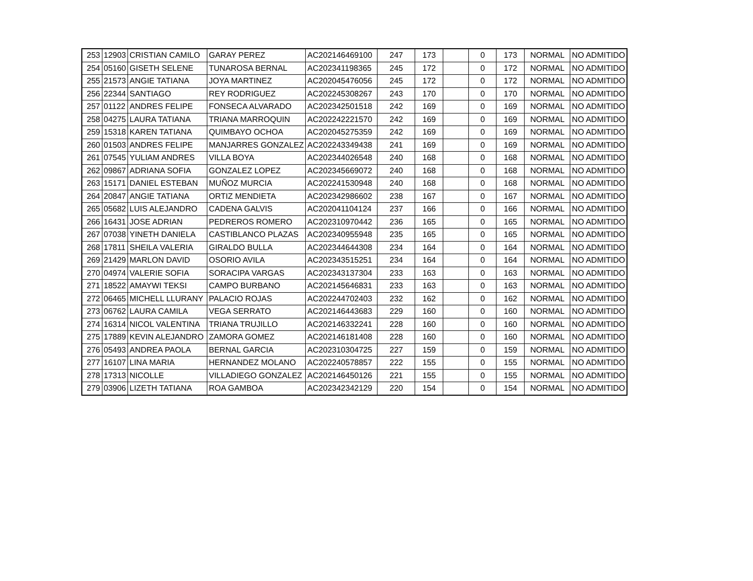| 253 | 12903 | CRISTIAN CAMILO | GARAY PEREZ | AC202146469100 | 247 | 173 | | 0 | 173 | NORMAL | NO ADMITIDO |
| 254 | 05160 | GISETH SELENE | TUNAROSA BERNAL | AC202341198365 | 245 | 172 | | 0 | 172 | NORMAL | NO ADMITIDO |
| 255 | 21573 | ANGIE TATIANA | JOYA MARTINEZ | AC202045476056 | 245 | 172 | | 0 | 172 | NORMAL | NO ADMITIDO |
| 256 | 22344 | SANTIAGO | REY RODRIGUEZ | AC202245308267 | 243 | 170 | | 0 | 170 | NORMAL | NO ADMITIDO |
| 257 | 01122 | ANDRES FELIPE | FONSECA ALVARADO | AC202342501518 | 242 | 169 | | 0 | 169 | NORMAL | NO ADMITIDO |
| 258 | 04275 | LAURA TATIANA | TRIANA MARROQUIN | AC202242221570 | 242 | 169 | | 0 | 169 | NORMAL | NO ADMITIDO |
| 259 | 15318 | KAREN TATIANA | QUIMBAYO OCHOA | AC202045275359 | 242 | 169 | | 0 | 169 | NORMAL | NO ADMITIDO |
| 260 | 01503 | ANDRES FELIPE | MANJARRES GONZALEZ | AC202243349438 | 241 | 169 | | 0 | 169 | NORMAL | NO ADMITIDO |
| 261 | 07545 | YULIAM ANDRES | VILLA BOYA | AC202344026548 | 240 | 168 | | 0 | 168 | NORMAL | NO ADMITIDO |
| 262 | 09867 | ADRIANA SOFIA | GONZALEZ LOPEZ | AC202345669072 | 240 | 168 | | 0 | 168 | NORMAL | NO ADMITIDO |
| 263 | 15171 | DANIEL ESTEBAN | MUÑOZ MURCIA | AC202241530948 | 240 | 168 | | 0 | 168 | NORMAL | NO ADMITIDO |
| 264 | 20847 | ANGIE TATIANA | ORTIZ MENDIETA | AC202342986602 | 238 | 167 | | 0 | 167 | NORMAL | NO ADMITIDO |
| 265 | 05682 | LUIS ALEJANDRO | CADENA GALVIS | AC202041104124 | 237 | 166 | | 0 | 166 | NORMAL | NO ADMITIDO |
| 266 | 16431 | JOSE ADRIAN | PEDREROS ROMERO | AC202310970442 | 236 | 165 | | 0 | 165 | NORMAL | NO ADMITIDO |
| 267 | 07038 | YINETH DANIELA | CASTIBLANCO PLAZAS | AC202340955948 | 235 | 165 | | 0 | 165 | NORMAL | NO ADMITIDO |
| 268 | 17811 | SHEILA VALERIA | GIRALDO BULLA | AC202344644308 | 234 | 164 | | 0 | 164 | NORMAL | NO ADMITIDO |
| 269 | 21429 | MARLON DAVID | OSORIO AVILA | AC202343515251 | 234 | 164 | | 0 | 164 | NORMAL | NO ADMITIDO |
| 270 | 04974 | VALERIE SOFIA | SORACIPA VARGAS | AC202343137304 | 233 | 163 | | 0 | 163 | NORMAL | NO ADMITIDO |
| 271 | 18522 | AMAYWI TEKSI | CAMPO BURBANO | AC202145646831 | 233 | 163 | | 0 | 163 | NORMAL | NO ADMITIDO |
| 272 | 06465 | MICHELL LLURANY | PALACIO ROJAS | AC202244702403 | 232 | 162 | | 0 | 162 | NORMAL | NO ADMITIDO |
| 273 | 06762 | LAURA CAMILA | VEGA SERRATO | AC202146443683 | 229 | 160 | | 0 | 160 | NORMAL | NO ADMITIDO |
| 274 | 16314 | NICOL VALENTINA | TRIANA TRUJILLO | AC202146332241 | 228 | 160 | | 0 | 160 | NORMAL | NO ADMITIDO |
| 275 | 17889 | KEVIN ALEJANDRO | ZAMORA GOMEZ | AC202146181408 | 228 | 160 | | 0 | 160 | NORMAL | NO ADMITIDO |
| 276 | 05493 | ANDREA PAOLA | BERNAL GARCIA | AC202310304725 | 227 | 159 | | 0 | 159 | NORMAL | NO ADMITIDO |
| 277 | 16107 | LINA MARIA | HERNANDEZ MOLANO | AC202240578857 | 222 | 155 | | 0 | 155 | NORMAL | NO ADMITIDO |
| 278 | 17313 | NICOLLE | VILLADIEGO GONZALEZ | AC202146450126 | 221 | 155 | | 0 | 155 | NORMAL | NO ADMITIDO |
| 279 | 03906 | LIZETH TATIANA | ROA GAMBOA | AC202342342129 | 220 | 154 | | 0 | 154 | NORMAL | NO ADMITIDO |